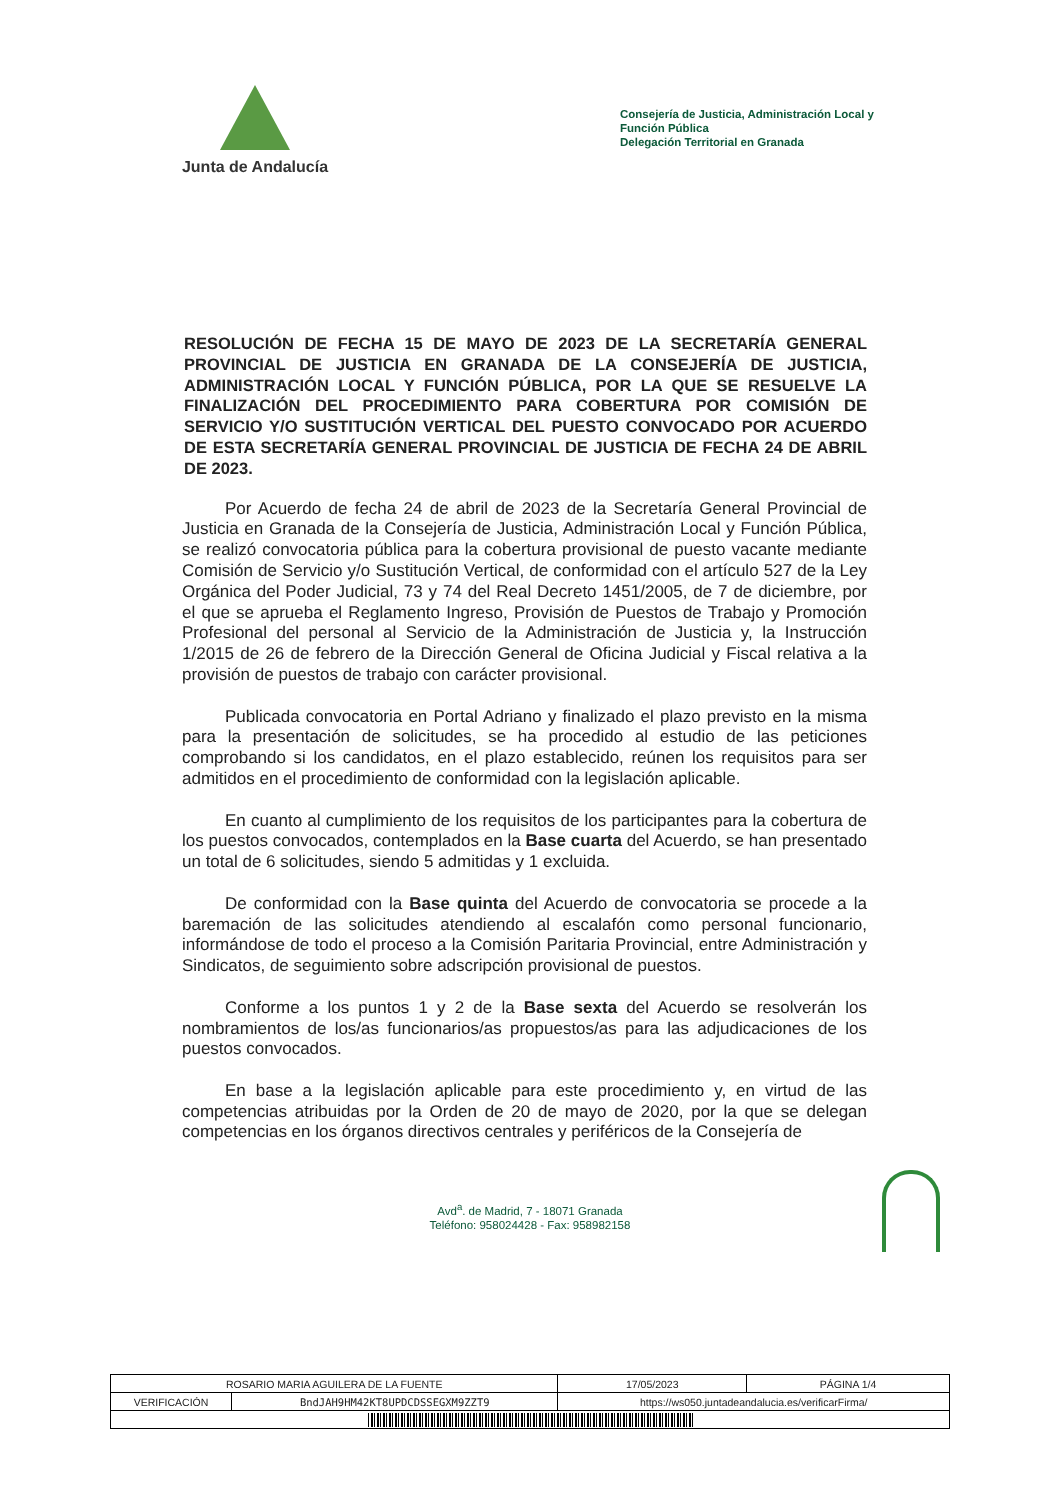Junta de Andalucía
Consejería de Justicia, Administración Local y Función Pública
Delegación Territorial en Granada
RESOLUCIÓN DE FECHA 15 DE MAYO DE 2023 DE LA SECRETARÍA GENERAL PROVINCIAL DE JUSTICIA EN GRANADA DE LA CONSEJERÍA DE JUSTICIA, ADMINISTRACIÓN LOCAL Y FUNCIÓN PÚBLICA, POR LA QUE SE RESUELVE LA FINALIZACIÓN DEL PROCEDIMIENTO PARA COBERTURA POR COMISIÓN DE SERVICIO Y/O SUSTITUCIÓN VERTICAL DEL PUESTO CONVOCADO POR ACUERDO DE ESTA SECRETARÍA GENERAL PROVINCIAL DE JUSTICIA DE FECHA 24 DE ABRIL DE 2023.
Por Acuerdo de fecha 24 de abril de 2023 de la Secretaría General Provincial de Justicia en Granada de la Consejería de Justicia, Administración Local y Función Pública, se realizó convocatoria pública para la cobertura provisional de puesto vacante mediante Comisión de Servicio y/o Sustitución Vertical, de conformidad con el artículo 527 de la Ley Orgánica del Poder Judicial, 73 y 74 del Real Decreto 1451/2005, de 7 de diciembre, por el que se aprueba el Reglamento Ingreso, Provisión de Puestos de Trabajo y Promoción Profesional del personal al Servicio de la Administración de Justicia y, la Instrucción 1/2015 de 26 de febrero de la Dirección General de Oficina Judicial y Fiscal relativa a la provisión de puestos de trabajo con carácter provisional.
Publicada convocatoria en Portal Adriano y finalizado el plazo previsto en la misma para la presentación de solicitudes, se ha procedido al estudio de las peticiones comprobando si los candidatos, en el plazo establecido, reúnen los requisitos para ser admitidos en el procedimiento de conformidad con la legislación aplicable.
En cuanto al cumplimiento de los requisitos de los participantes para la cobertura de los puestos convocados, contemplados en la Base cuarta del Acuerdo, se han presentado un total de 6 solicitudes, siendo 5 admitidas y 1 excluida.
De conformidad con la Base quinta del Acuerdo de convocatoria se procede a la baremación de las solicitudes atendiendo al escalafón como personal funcionario, informándose de todo el proceso a la Comisión Paritaria Provincial, entre Administración y Sindicatos, de seguimiento sobre adscripción provisional de puestos.
Conforme a los puntos 1 y 2 de la Base sexta del Acuerdo se resolverán los nombramientos de los/as funcionarios/as propuestos/as para las adjudicaciones de los puestos convocados.
En base a la legislación aplicable para este procedimiento y, en virtud de las competencias atribuidas por la Orden de 20 de mayo de 2020, por la que se delegan competencias en los órganos directivos centrales y periféricos de la Consejería de
Avd<sup>a</sup>. de Madrid, 7 - 18071 Granada
Teléfono: 958024428 - Fax: 958982158
| ROSARIO MARIA AGUILERA DE LA FUENTE | | | 17/05/2023 | PÁGINA 1/4 |
| VERIFICACIÓN | BndJAH9HM42KT8UPDCDSSEGXM9ZZT9 | https://ws050.juntadeandalucia.es/verificarFirma/ | | |